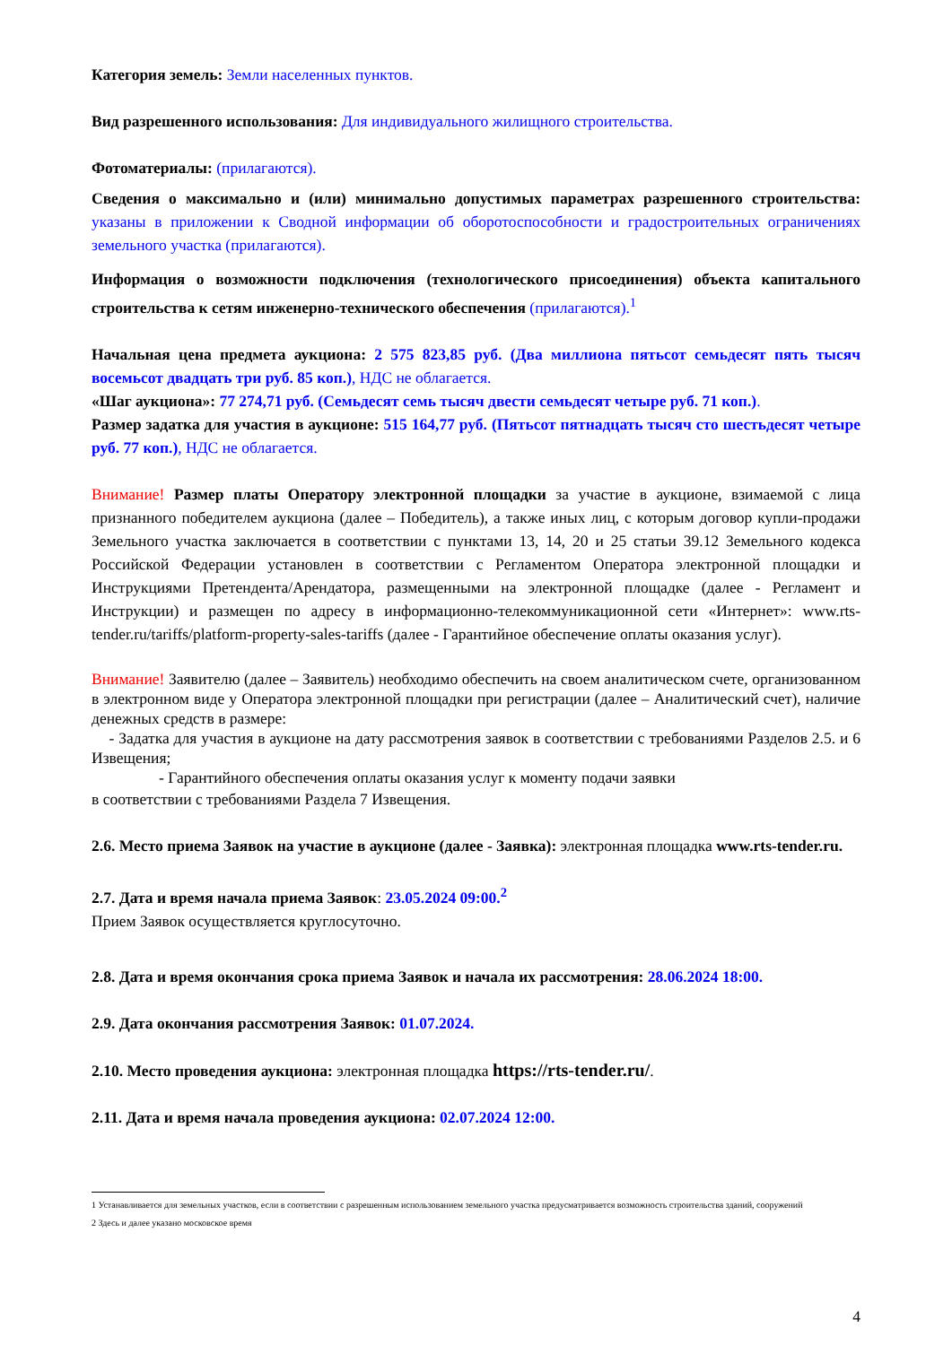Категория земель: Земли населенных пунктов.
Вид разрешенного использования: Для индивидуального жилищного строительства.
Фотоматериалы: (прилагаются).
Сведения о максимально и (или) минимально допустимых параметрах разрешенного строительства: указаны в приложении к Сводной информации об оборотоспособности и градостроительных ограничениях земельного участка (прилагаются).
Информация о возможности подключения (технологического присоединения) объекта капитального строительства к сетям инженерно-технического обеспечения (прилагаются).<sup>1</sup>
Начальная цена предмета аукциона: 2 575 823,85 руб. (Два миллиона пятьсот семьдесят пять тысяч восемьсот двадцать три руб. 85 коп.), НДС не облагается.
«Шаг аукциона»: 77 274,71 руб. (Семьдесят семь тысяч двести семьдесят четыре руб. 71 коп.).
Размер задатка для участия в аукционе: 515 164,77 руб. (Пятьсот пятнадцать тысяч сто шестьдесят четыре руб. 77 коп.), НДС не облагается.
Внимание! Размер платы Оператору электронной площадки за участие в аукционе, взимаемой с лица признанного победителем аукциона (далее – Победитель), а также иных лиц, с которым договор купли-продажи Земельного участка заключается в соответствии с пунктами 13, 14, 20 и 25 статьи 39.12 Земельного кодекса Российской Федерации установлен в соответствии с Регламентом Оператора электронной площадки и Инструкциями Претендента/Арендатора, размещенными на электронной площадке (далее - Регламент и Инструкции) и размещен по адресу в информационно-телекоммуникационной сети «Интернет»: www.rts-tender.ru/tariffs/platform-property-sales-tariffs (далее - Гарантийное обеспечение оплаты оказания услуг).
Внимание! Заявителю (далее – Заявитель) необходимо обеспечить на своем аналитическом счете, организованном в электронном виде у Оператора электронной площадки при регистрации (далее – Аналитический счет), наличие денежных средств в размере:
- Задатка для участия в аукционе на дату рассмотрения заявок в соответствии с требованиями Разделов 2.5. и 6 Извещения;
- Гарантийного обеспечения оплаты оказания услуг к моменту подачи заявки
в соответствии с требованиями Раздела 7 Извещения.
2.6. Место приема Заявок на участие в аукционе (далее - Заявка): электронная площадка www.rts-tender.ru.
2.7. Дата и время начала приема Заявок: 23.05.2024 09:00.<sup>2</sup>
Прием Заявок осуществляется круглосуточно.
2.8. Дата и время окончания срока приема Заявок и начала их рассмотрения: 28.06.2024 18:00.
2.9. Дата окончания рассмотрения Заявок: 01.07.2024.
2.10. Место проведения аукциона: электронная площадка https://rts-tender.ru/.
2.11. Дата и время начала проведения аукциона: 02.07.2024 12:00.
1 Устанавливается для земельных участков, если в соответствии с разрешенным использованием земельного участка предусматривается возможность строительства зданий, сооружений
2 Здесь и далее указано московское время
4